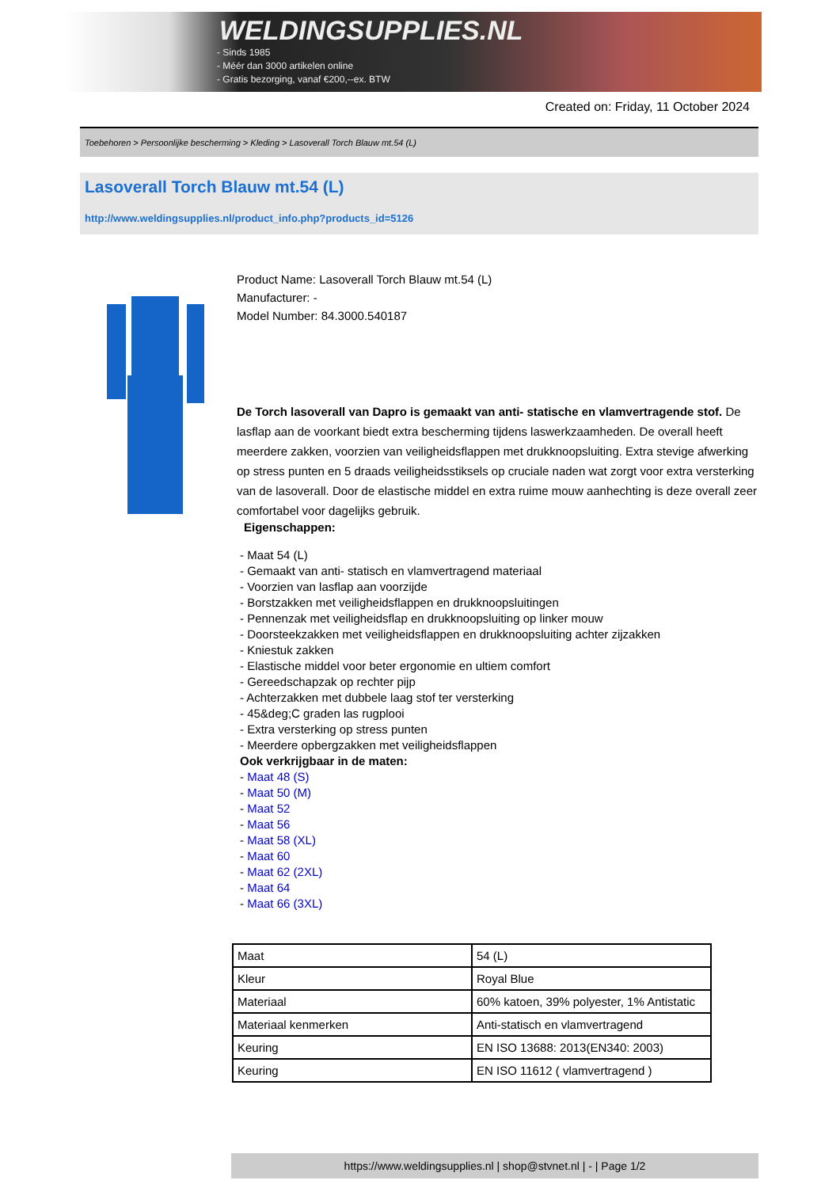WELDINGSUPPLIES.NL
- Sinds 1985
- Méér dan 3000 artikelen online
- Gratis bezorging, vanaf €200,--ex. BTW
Created on: Friday, 11 October 2024
Toebehoren > Persoonlijke bescherming > Kleding > Lasoverall Torch Blauw mt.54 (L)
Lasoverall Torch Blauw mt.54 (L)
http://www.weldingsupplies.nl/product_info.php?products_id=5126
Product Name: Lasoverall Torch Blauw mt.54 (L)
Manufacturer: -
Model Number: 84.3000.540187
De Torch lasoverall van Dapro is gemaakt van anti- statische en vlamvertragende stof. De lasflap aan de voorkant biedt extra bescherming tijdens laswerkzaamheden. De overall heeft meerdere zakken, voorzien van veiligheidsflappen met drukknoopsluiting. Extra stevige afwerking op stress punten en 5 draads veiligheidsstiksels op cruciale naden wat zorgt voor extra versterking van de lasoverall. Door de elastische middel en extra ruime mouw aanhechting is deze overall zeer comfortabel voor dagelijks gebruik.
Eigenschappen:
- Maat 54 (L)
- Gemaakt van anti- statisch en vlamvertragend materiaal
- Voorzien van lasflap aan voorzijde
- Borstzakken met veiligheidsflappen en drukknoopsluitingen
- Pennenzak met veiligheidsflap en drukknoopsluiting op linker mouw
- Doorsteekzakken met veiligheidsflappen en drukknoopsluiting achter zijzakken
- Kniestuk zakken
- Elastische middel voor beter ergonomie en ultiem comfort
- Gereedschapzak op rechter pijp
- Achterzakken met dubbele laag stof ter versterking
- 45&deg;C graden las rugplooi
- Extra versterking op stress punten
- Meerdere opbergzakken met veiligheidsflappen
Ook verkrijgbaar in de maten:
- Maat 48 (S)
- Maat 50 (M)
- Maat 52
- Maat 56
- Maat 58 (XL)
- Maat 60
- Maat 62 (2XL)
- Maat 64
- Maat 66 (3XL)
| Maat | 54 (L) |
| Kleur | Royal Blue |
| Materiaal | 60% katoen, 39% polyester, 1% Antistatic |
| Materiaal kenmerken | Anti-statisch en vlamvertragend |
| Keuring | EN ISO 13688: 2013(EN340: 2003) |
| Keuring | EN ISO 11612 ( vlamvertragend ) |
https://www.weldingsupplies.nl | shop@stvnet.nl | - | Page 1/2